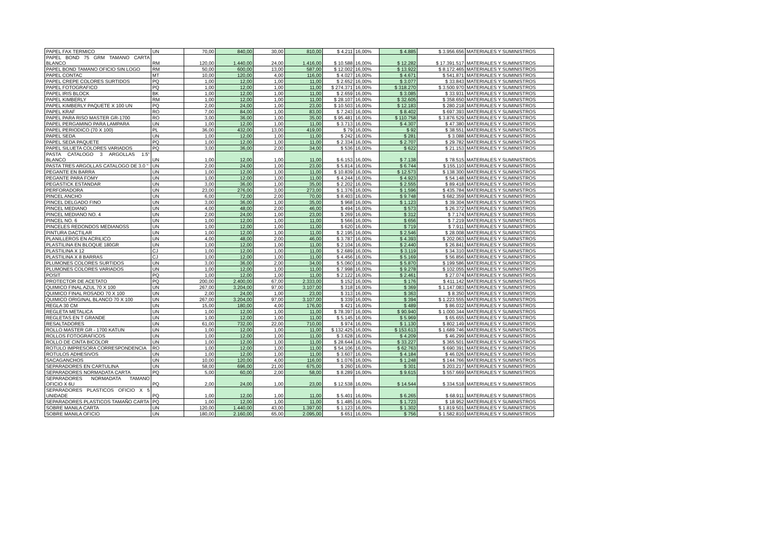| PAPEL FAX TERMICO | UN | 70,00 | 840,00 | 30,00 | 810,00 | $ 4.211 | 16,00% | $ 4.885 | $ 3.956.656 | MATERIALES Y SUMINISTROS |
| PAPEL BOND 75 GRM TAMANO CARTA BLANCO | RM | 120,00 | 1.440,00 | 24,00 | 1.416,00 | $ 10.588 | 16,00% | $ 12.282 | $ 17.391.517 | MATERIALES Y SUMINISTROS |
| PAPEL BOND TAMANO OFICIO SIN LOGO | RM | 50,00 | 600,00 | 13,00 | 587,00 | $ 12.002 | 16,00% | $ 13.922 | $ 8.172.465 | MATERIALES Y SUMINISTROS |
| PAPEL CONTAC | MT | 10,00 | 120,00 | 4,00 | 116,00 | $ 4.027 | 16,00% | $ 4.671 | $ 541.871 | MATERIALES Y SUMINISTROS |
| PAPEL CREPE COLORES SURTIDOS | PQ | 1,00 | 12,00 | 1,00 | 11,00 | $ 2.652 | 16,00% | $ 3.077 | $ 33.843 | MATERIALES Y SUMINISTROS |
| PAPEL FOTOGRAFICO | PQ | 1,00 | 12,00 | 1,00 | 11,00 | $ 274.371 | 16,00% | $ 318.270 | $ 3.500.970 | MATERIALES Y SUMINISTROS |
| PAPEL IRIS BLOCK | BK | 1,00 | 12,00 | 1,00 | 11,00 | $ 2.659 | 16,00% | $ 3.085 | $ 33.931 | MATERIALES Y SUMINISTROS |
| PAPEL KIMBERLY | RM | 1,00 | 12,00 | 1,00 | 11,00 | $ 28.107 | 16,00% | $ 32.605 | $ 358.650 | MATERIALES Y SUMINISTROS |
| PAPEL KIMBERLY PAQUETE X 100 UN | PQ | 2,00 | 24,00 | 1,00 | 23,00 | $ 10.503 | 16,00% | $ 12.183 | $ 280.218 | MATERIALES Y SUMINISTROS |
| PAPEL KRAF | RO | 7,00 | 84,00 | 1,00 | 83,00 | $ 7.243 | 16,00% | $ 8.402 | $ 697.393 | MATERIALES Y SUMINISTROS |
| PAPEL PARA RISO MASTER GR-1700 | RO | 3,00 | 36,00 | 1,00 | 35,00 | $ 95.481 | 16,00% | $ 110.758 | $ 3.876.529 | MATERIALES Y SUMINISTROS |
| PAPEL PERGAMINO PARA LAMPARA | UN | 1,00 | 12,00 | 1,00 | 11,00 | $ 3.713 | 16,00% | $ 4.307 | $ 47.380 | MATERIALES Y SUMINISTROS |
| PAPEL PERIODICO (70 X 100) | PL | 36,00 | 432,00 | 13,00 | 419,00 | $ 79 | 16,00% | $ 92 | $ 38.551 | MATERIALES Y SUMINISTROS |
| PAPEL SEDA | UN | 1,00 | 12,00 | 1,00 | 11,00 | $ 242 | 16,00% | $ 281 | $ 3.088 | MATERIALES Y SUMINISTROS |
| PAPEL SEDA PAQUETE | PQ | 1,00 | 12,00 | 1,00 | 11,00 | $ 2.334 | 16,00% | $ 2.707 | $ 29.782 | MATERIALES Y SUMINISTROS |
| PAPEL SILUETA COLORES VARIADOS | PQ | 3,00 | 36,00 | 2,00 | 34,00 | $ 536 | 16,00% | $ 622 | $ 21.153 | MATERIALES Y SUMINISTROS |
| PASTA CATALOGO 3 ARGOLLAS 1.5" BLANCO | UN | 1,00 | 12,00 | 1,00 | 11,00 | $ 6.153 | 16,00% | $ 7.138 | $ 78.515 | MATERIALES Y SUMINISTROS |
| PASTA TRES ARGOLLAS CATALOGO DE 3.0 " | UN | 2,00 | 24,00 | 1,00 | 23,00 | $ 5.814 | 16,00% | $ 6.744 | $ 155.110 | MATERIALES Y SUMINISTROS |
| PEGANTE EN BARRA | UN | 1,00 | 12,00 | 1,00 | 11,00 | $ 10.839 | 16,00% | $ 12.573 | $ 138.300 | MATERIALES Y SUMINISTROS |
| PEGANTE PARA FOMY | UN | 1,00 | 12,00 | 1,00 | 11,00 | $ 4.244 | 16,00% | $ 4.923 | $ 54.148 | MATERIALES Y SUMINISTROS |
| PEGASTICK ESTANDAR | UN | 3,00 | 36,00 | 1,00 | 35,00 | $ 2.202 | 16,00% | $ 2.555 | $ 89.418 | MATERIALES Y SUMINISTROS |
| PERFORADORA | UN | 23,00 | 276,00 | 3,00 | 273,00 | $ 1.376 | 16,00% | $ 1.596 | $ 435.784 | MATERIALES Y SUMINISTROS |
| PINCEL ANCHO | UN | 6,00 | 72,00 | 2,00 | 70,00 | $ 8.403 | 16,00% | $ 9.748 | $ 682.359 | MATERIALES Y SUMINISTROS |
| PINCEL DELGADO FINO | UN | 3,00 | 36,00 | 1,00 | 35,00 | $ 968 | 16,00% | $ 1.123 | $ 39.304 | MATERIALES Y SUMINISTROS |
| PINCEL MEDIANO | UN | 4,00 | 48,00 | 2,00 | 46,00 | $ 494 | 16,00% | $ 573 | $ 26.372 | MATERIALES Y SUMINISTROS |
| PINCEL MEDIANO NO. 4 | UN | 2,00 | 24,00 | 1,00 | 23,00 | $ 269 | 16,00% | $ 312 | $ 7.174 | MATERIALES Y SUMINISTROS |
| PINCEL NO. 6 | UN | 1,00 | 12,00 | 1,00 | 11,00 | $ 566 | 16,00% | $ 656 | $ 7.219 | MATERIALES Y SUMINISTROS |
| PINCELES REDONDOS MEDIANOSS | UN | 1,00 | 12,00 | 1,00 | 11,00 | $ 620 | 16,00% | $ 719 | $ 7.911 | MATERIALES Y SUMINISTROS |
| PINTURA DACTILAR | UN | 1,00 | 12,00 | 1,00 | 11,00 | $ 2.195 | 16,00% | $ 2.546 | $ 28.008 | MATERIALES Y SUMINISTROS |
| PLANILLEROS EN ACRILICO | UN | 4,00 | 48,00 | 2,00 | 46,00 | $ 3.787 | 16,00% | $ 4.393 | $ 202.063 | MATERIALES Y SUMINISTROS |
| PLASTILINA EN BLOQUE 180GR | UN | 1,00 | 12,00 | 1,00 | 11,00 | $ 2.104 | 16,00% | $ 2.440 | $ 26.841 | MATERIALES Y SUMINISTROS |
| PLASTILINA X 12 | CJ | 1,00 | 12,00 | 1,00 | 11,00 | $ 2.689 | 16,00% | $ 3.119 | $ 34.310 | MATERIALES Y SUMINISTROS |
| PLASTILINA X 8 BARRAS | CJ | 1,00 | 12,00 | 1,00 | 11,00 | $ 4.456 | 16,00% | $ 5.169 | $ 56.856 | MATERIALES Y SUMINISTROS |
| PLUMONES COLORES SURTIDOS | UN | 3,00 | 36,00 | 2,00 | 34,00 | $ 5.060 | 16,00% | $ 5.870 | $ 199.586 | MATERIALES Y SUMINISTROS |
| PLUMONES COLORES VARIADOS | UN | 1,00 | 12,00 | 1,00 | 11,00 | $ 7.998 | 16,00% | $ 9.278 | $ 102.055 | MATERIALES Y SUMINISTROS |
| POSIT | PQ | 1,00 | 12,00 | 1,00 | 11,00 | $ 2.122 | 16,00% | $ 2.461 | $ 27.074 | MATERIALES Y SUMINISTROS |
| PROTECTOR DE ACETATO | PQ | 200,00 | 2.400,00 | 67,00 | 2.333,00 | $ 152 | 16,00% | $ 176 | $ 411.142 | MATERIALES Y SUMINISTROS |
| QUIMICO FINAL AZUL 70 X 100 | UN | 267,00 | 3.204,00 | 97,00 | 3.107,00 | $ 318 | 16,00% | $ 369 | $ 1.147.083 | MATERIALES Y SUMINISTROS |
| QUIMICO FINAL ROSADO 70 X 100 | UN | 2,00 | 24,00 | 1,00 | 23,00 | $ 313 | 16,00% | $ 363 | $ 8.350 | MATERIALES Y SUMINISTROS |
| QUIMICO ORIGINAL BLANCO 70 X 100 | UN | 267,00 | 3.204,00 | 97,00 | 3.107,00 | $ 339 | 16,00% | $ 394 | $ 1.223.555 | MATERIALES Y SUMINISTROS |
| REGLA 30 CM | UN | 15,00 | 180,00 | 4,00 | 176,00 | $ 421 | 16,00% | $ 489 | $ 86.032 | MATERIALES Y SUMINISTROS |
| REGLETA METALICA | UN | 1,00 | 12,00 | 1,00 | 11,00 | $ 78.397 | 16,00% | $ 90.940 | $ 1.000.344 | MATERIALES Y SUMINISTROS |
| REGLETAS EN T GRANDE | UN | 1,00 | 12,00 | 1,00 | 11,00 | $ 5.145 | 16,00% | $ 5.969 | $ 65.655 | MATERIALES Y SUMINISTROS |
| RESALTADORES | UN | 61,00 | 732,00 | 22,00 | 710,00 | $ 974 | 16,00% | $ 1.130 | $ 802.149 | MATERIALES Y SUMINISTROS |
| ROLLO MASTER GR - 1700 KATUN | UN | 1,00 | 12,00 | 1,00 | 11,00 | $ 132.425 | 16,00% | $ 153.613 | $ 1.689.746 | MATERIALES Y SUMINISTROS |
| ROLLOS FOTOGRAFICOS | UN | 1,00 | 12,00 | 1,00 | 11,00 | $ 3.628 | 16,00% | $ 4.209 | $ 46.299 | MATERIALES Y SUMINISTROS |
| ROLLO DE CINTA BICOLOR | UN | 1,00 | 12,00 | 1,00 | 11,00 | $ 28.644 | 16,00% | $ 33.227 | $ 365.501 | MATERIALES Y SUMINISTROS |
| ROTULO IMPRESORA CORRESPONDENCIA | RO | 1,00 | 12,00 | 1,00 | 11,00 | $ 54.106 | 16,00% | $ 62.763 | $ 690.391 | MATERIALES Y SUMINISTROS |
| ROTULOS ADHESIVOS | UN | 1,00 | 12,00 | 1,00 | 11,00 | $ 3.607 | 16,00% | $ 4.184 | $ 46.026 | MATERIALES Y SUMINISTROS |
| SACAGANCHOS | UN | 10,00 | 120,00 | 4,00 | 116,00 | $ 1.076 | 16,00% | $ 1.248 | $ 144.766 | MATERIALES Y SUMINISTROS |
| SEPARADORES EN CARTULINA | UN | 58,00 | 696,00 | 21,00 | 675,00 | $ 260 | 16,00% | $ 301 | $ 203.217 | MATERIALES Y SUMINISTROS |
| SEPARADORES NORMADATA CARTA | PQ | 5,00 | 60,00 | 2,00 | 58,00 | $ 8.289 | 16,00% | $ 9.615 | $ 557.669 | MATERIALES Y SUMINISTROS |
| SEPARADORES NORMADATA TAMANO OFICIO X 6U | PQ | 2,00 | 24,00 | 1,00 | 23,00 | $ 12.538 | 16,00% | $ 14.544 | $ 334.518 | MATERIALES Y SUMINISTROS |
| SEPARADORES PLASTICOS OFICIO X 5 UNIDADE | PQ | 1,00 | 12,00 | 1,00 | 11,00 | $ 5.401 | 16,00% | $ 6.265 | $ 68.911 | MATERIALES Y SUMINISTROS |
| SEPARADORES PLASTICOS TAMAÑO CARTA | PQ | 1,00 | 12,00 | 1,00 | 11,00 | $ 1.485 | 16,00% | $ 1.723 | $ 18.952 | MATERIALES Y SUMINISTROS |
| SOBRE MANILA CARTA | UN | 120,00 | 1.440,00 | 43,00 | 1.397,00 | $ 1.123 | 16,00% | $ 1.302 | $ 1.819.501 | MATERIALES Y SUMINISTROS |
| SOBRE MANILA OFICIO | UN | 180,00 | 2.160,00 | 65,00 | 2.095,00 | $ 651 | 16,00% | $ 756 | $ 1.582.810 | MATERIALES Y SUMINISTROS |